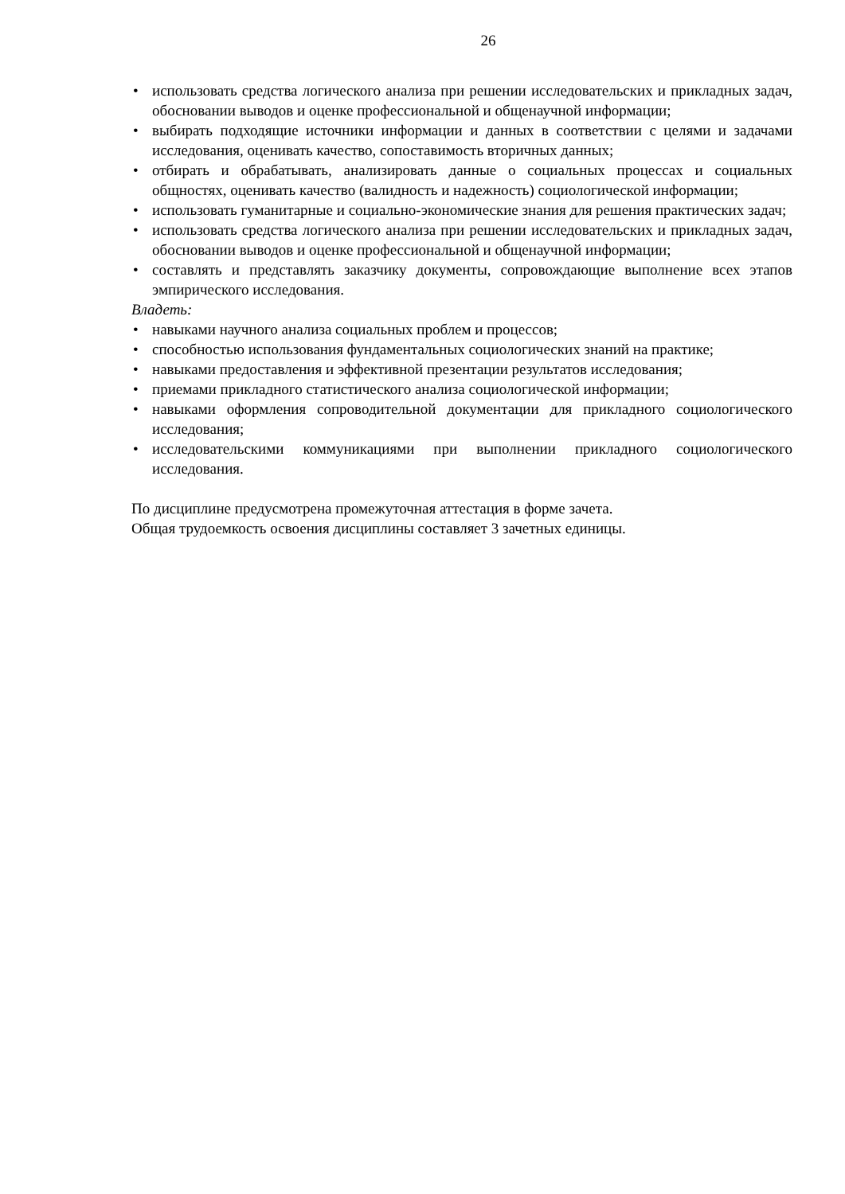26
• использовать средства логического анализа при решении исследовательских и прикладных задач, обосновании выводов и оценке профессиональной и общенаучной информации;
• выбирать подходящие источники информации и данных в соответствии с целями и задачами исследования, оценивать качество, сопоставимость вторичных данных;
• отбирать и обрабатывать, анализировать данные о социальных процессах и социальных общностях, оценивать качество (валидность и надежность) социологической информации;
• использовать гуманитарные и социально-экономические знания для решения практических задач;
• использовать средства логического анализа при решении исследовательских и прикладных задач, обосновании выводов и оценке профессиональной и общенаучной информации;
• составлять и представлять заказчику документы, сопровождающие выполнение всех этапов эмпирического исследования.
Владеть:
• навыками научного анализа социальных проблем и процессов;
• способностью использования фундаментальных социологических знаний на практике;
• навыками предоставления и эффективной презентации результатов исследования;
• приемами прикладного статистического анализа социологической информации;
• навыками оформления сопроводительной документации для прикладного социологического исследования;
• исследовательскими коммуникациями при выполнении прикладного социологического исследования.
По дисциплине предусмотрена промежуточная аттестация в форме зачета.
Общая трудоемкость освоения дисциплины составляет 3 зачетных единицы.